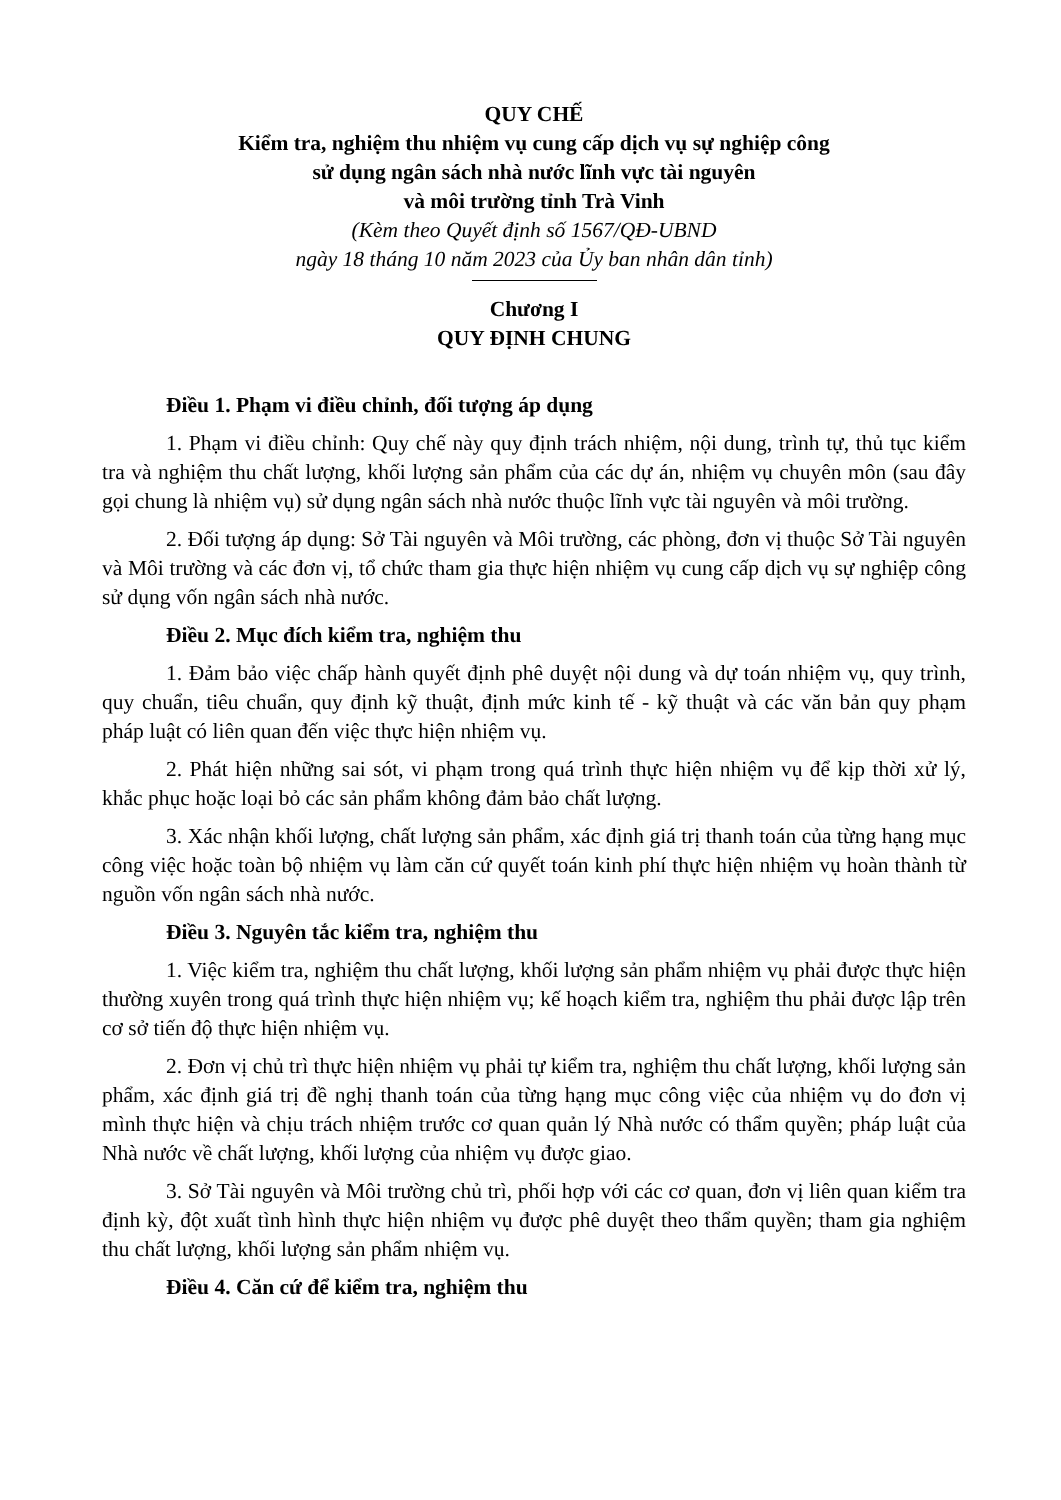QUY CHẾ
Kiểm tra, nghiệm thu nhiệm vụ cung cấp dịch vụ sự nghiệp công
sử dụng ngân sách nhà nước lĩnh vực tài nguyên
và môi trường tỉnh Trà Vinh
(Kèm theo Quyết định số 1567/QĐ-UBND
ngày 18 tháng 10 năm 2023 của Ủy ban nhân dân tỉnh)
Chương I
QUY ĐỊNH CHUNG
Điều 1. Phạm vi điều chỉnh, đối tượng áp dụng
1. Phạm vi điều chỉnh: Quy chế này quy định trách nhiệm, nội dung, trình tự, thủ tục kiểm tra và nghiệm thu chất lượng, khối lượng sản phẩm của các dự án, nhiệm vụ chuyên môn (sau đây gọi chung là nhiệm vụ) sử dụng ngân sách nhà nước thuộc lĩnh vực tài nguyên và môi trường.
2. Đối tượng áp dụng: Sở Tài nguyên và Môi trường, các phòng, đơn vị thuộc Sở Tài nguyên và Môi trường và các đơn vị, tổ chức tham gia thực hiện nhiệm vụ cung cấp dịch vụ sự nghiệp công sử dụng vốn ngân sách nhà nước.
Điều 2. Mục đích kiểm tra, nghiệm thu
1. Đảm bảo việc chấp hành quyết định phê duyệt nội dung và dự toán nhiệm vụ, quy trình, quy chuẩn, tiêu chuẩn, quy định kỹ thuật, định mức kinh tế - kỹ thuật và các văn bản quy phạm pháp luật có liên quan đến việc thực hiện nhiệm vụ.
2. Phát hiện những sai sót, vi phạm trong quá trình thực hiện nhiệm vụ để kịp thời xử lý, khắc phục hoặc loại bỏ các sản phẩm không đảm bảo chất lượng.
3. Xác nhận khối lượng, chất lượng sản phẩm, xác định giá trị thanh toán của từng hạng mục công việc hoặc toàn bộ nhiệm vụ làm căn cứ quyết toán kinh phí thực hiện nhiệm vụ hoàn thành từ nguồn vốn ngân sách nhà nước.
Điều 3. Nguyên tắc kiểm tra, nghiệm thu
1. Việc kiểm tra, nghiệm thu chất lượng, khối lượng sản phẩm nhiệm vụ phải được thực hiện thường xuyên trong quá trình thực hiện nhiệm vụ; kế hoạch kiểm tra, nghiệm thu phải được lập trên cơ sở tiến độ thực hiện nhiệm vụ.
2. Đơn vị chủ trì thực hiện nhiệm vụ phải tự kiểm tra, nghiệm thu chất lượng, khối lượng sản phẩm, xác định giá trị đề nghị thanh toán của từng hạng mục công việc của nhiệm vụ do đơn vị mình thực hiện và chịu trách nhiệm trước cơ quan quản lý Nhà nước có thẩm quyền; pháp luật của Nhà nước về chất lượng, khối lượng của nhiệm vụ được giao.
3. Sở Tài nguyên và Môi trường chủ trì, phối hợp với các cơ quan, đơn vị liên quan kiểm tra định kỳ, đột xuất tình hình thực hiện nhiệm vụ được phê duyệt theo thẩm quyền; tham gia nghiệm thu chất lượng, khối lượng sản phẩm nhiệm vụ.
Điều 4. Căn cứ để kiểm tra, nghiệm thu